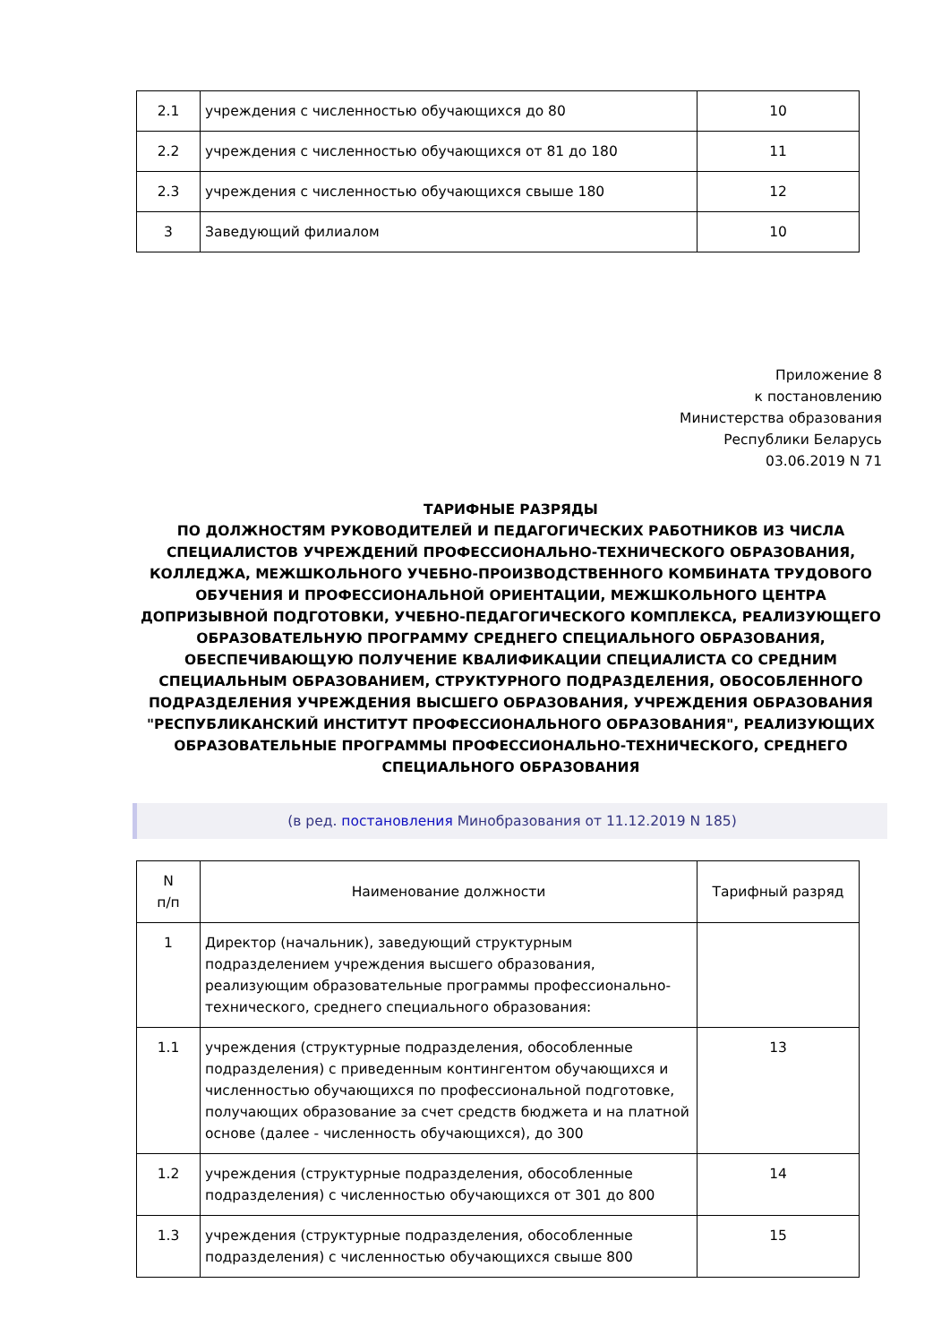| 2.1 | учреждения с численностью обучающихся до 80 | 10 |
| 2.2 | учреждения с численностью обучающихся от 81 до 180 | 11 |
| 2.3 | учреждения с численностью обучающихся свыше 180 | 12 |
| 3 | Заведующий филиалом | 10 |
Приложение 8
к постановлению
Министерства образования
Республики Беларусь
03.06.2019 N 71
ТАРИФНЫЕ РАЗРЯДЫ
ПО ДОЛЖНОСТЯМ РУКОВОДИТЕЛЕЙ И ПЕДАГОГИЧЕСКИХ РАБОТНИКОВ ИЗ ЧИСЛА СПЕЦИАЛИСТОВ УЧРЕЖДЕНИЙ ПРОФЕССИОНАЛЬНО-ТЕХНИЧЕСКОГО ОБРАЗОВАНИЯ, КОЛЛЕДЖА, МЕЖШКОЛЬНОГО УЧЕБНО-ПРОИЗВОДСТВЕННОГО КОМБИНАТА ТРУДОВОГО ОБУЧЕНИЯ И ПРОФЕССИОНАЛЬНОЙ ОРИЕНТАЦИИ, МЕЖШКОЛЬНОГО ЦЕНТРА ДОПРИЗЫВНОЙ ПОДГОТОВКИ, УЧЕБНО-ПЕДАГОГИЧЕСКОГО КОМПЛЕКСА, РЕАЛИЗУЮЩЕГО ОБРАЗОВАТЕЛЬНУЮ ПРОГРАММУ СРЕДНЕГО СПЕЦИАЛЬНОГО ОБРАЗОВАНИЯ, ОБЕСПЕЧИВАЮЩУЮ ПОЛУЧЕНИЕ КВАЛИФИКАЦИИ СПЕЦИАЛИСТА СО СРЕДНИМ СПЕЦИАЛЬНЫМ ОБРАЗОВАНИЕМ, СТРУКТУРНОГО ПОДРАЗДЕЛЕНИЯ, ОБОСОБЛЕННОГО ПОДРАЗДЕЛЕНИЯ УЧРЕЖДЕНИЯ ВЫСШЕГО ОБРАЗОВАНИЯ, УЧРЕЖДЕНИЯ ОБРАЗОВАНИЯ "РЕСПУБЛИКАНСКИЙ ИНСТИТУТ ПРОФЕССИОНАЛЬНОГО ОБРАЗОВАНИЯ", РЕАЛИЗУЮЩИХ ОБРАЗОВАТЕЛЬНЫЕ ПРОГРАММЫ ПРОФЕССИОНАЛЬНО-ТЕХНИЧЕСКОГО, СРЕДНЕГО СПЕЦИАЛЬНОГО ОБРАЗОВАНИЯ
(в ред. постановления Минобразования от 11.12.2019 N 185)
| N п/п | Наименование должности | Тарифный разряд |
| --- | --- | --- |
| 1 | Директор (начальник), заведующий структурным подразделением учреждения высшего образования, реализующим образовательные программы профессионально-технического, среднего специального образования: | |
| 1.1 | учреждения (структурные подразделения, обособленные подразделения) с приведенным контингентом обучающихся и численностью обучающихся по профессиональной подготовке, получающих образование за счет средств бюджета и на платной основе (далее - численность обучающихся), до 300 | 13 |
| 1.2 | учреждения (структурные подразделения, обособленные подразделения) с численностью обучающихся от 301 до 800 | 14 |
| 1.3 | учреждения (структурные подразделения, обособленные подразделения) с численностью обучающихся свыше 800 | 15 |